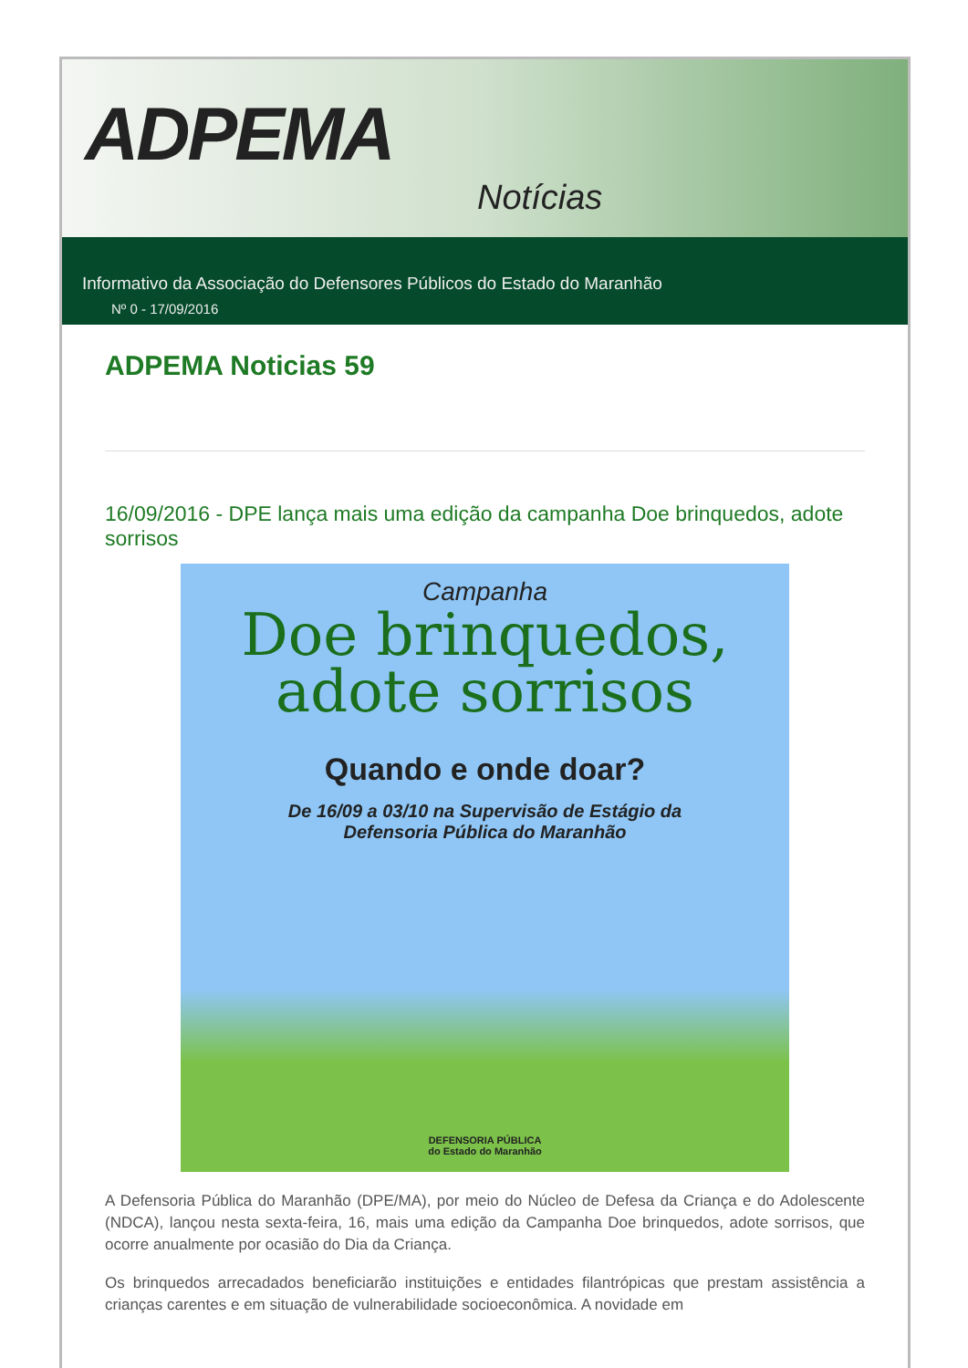ADPEMA
Notícias
Informativo da Associação do Defensores Públicos do Estado do Maranhão
Nº 0 - 17/09/2016
ADPEMA Noticias 59
16/09/2016 - DPE lança mais uma edição da campanha Doe brinquedos, adote sorrisos
Campanha
Doe brinquedos,
adote sorrisos
Quando e onde doar?
De 16/09 a 03/10 na Supervisão de Estágio da
Defensoria Pública do Maranhão
DEFENSORIA PÚBLICA
do Estado do Maranhão
A Defensoria Pública do Maranhão (DPE/MA), por meio do Núcleo de Defesa da Criança e do Adolescente (NDCA), lançou nesta sexta-feira, 16, mais uma edição da Campanha Doe brinquedos, adote sorrisos, que ocorre anualmente por ocasião do Dia da Criança.
Os brinquedos arrecadados beneficiarão instituições e entidades filantrópicas que prestam assistência a crianças carentes e em situação de vulnerabilidade socioeconômica. A novidade em